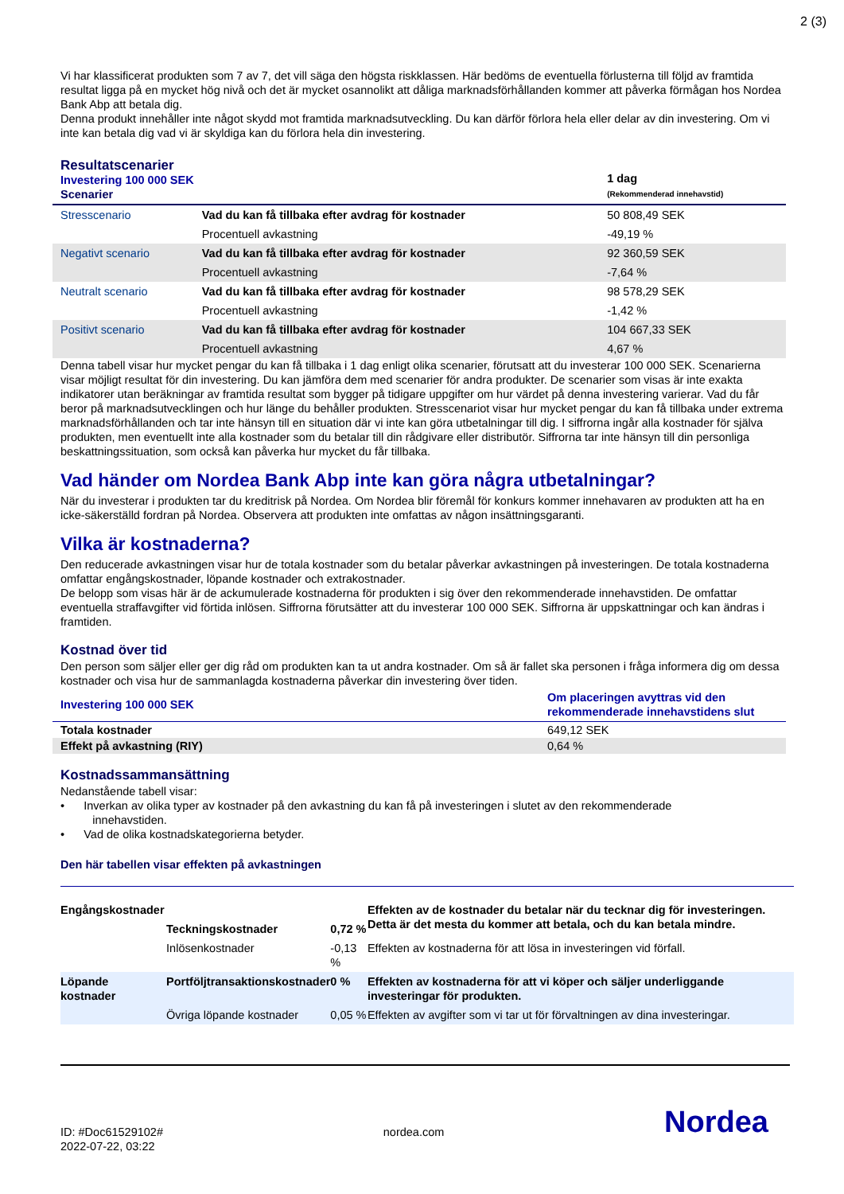2 (3)
Vi har klassificerat produkten som 7 av 7, det vill säga den högsta riskklassen. Här bedöms de eventuella förlusterna till följd av framtida resultat ligga på en mycket hög nivå och det är mycket osannolikt att dåliga marknadsförhållanden kommer att påverka förmågan hos Nordea Bank Abp att betala dig.
Denna produkt innehåller inte något skydd mot framtida marknadsutveckling. Du kan därför förlora hela eller delar av din investering. Om vi inte kan betala dig vad vi är skyldiga kan du förlora hela din investering.
| Resultatscenarier Investering 100 000 SEK Scenarier | | 1 dag (Rekommenderad innehavstid) |
| --- | --- | --- |
| Stresscenario | Vad du kan få tillbaka efter avdrag för kostnader | 50 808,49 SEK |
| | Procentuell avkastning | -49,19 % |
| Negativt scenario | Vad du kan få tillbaka efter avdrag för kostnader | 92 360,59 SEK |
| | Procentuell avkastning | -7,64 % |
| Neutralt scenario | Vad du kan få tillbaka efter avdrag för kostnader | 98 578,29 SEK |
| | Procentuell avkastning | -1,42 % |
| Positivt scenario | Vad du kan få tillbaka efter avdrag för kostnader | 104 667,33 SEK |
| | Procentuell avkastning | 4,67 % |
Denna tabell visar hur mycket pengar du kan få tillbaka i 1 dag enligt olika scenarier, förutsatt att du investerar 100 000 SEK. Scenarierna visar möjligt resultat för din investering. Du kan jämföra dem med scenarier för andra produkter. De scenarier som visas är inte exakta indikatorer utan beräkningar av framtida resultat som bygger på tidigare uppgifter om hur värdet på denna investering varierar. Vad du får beror på marknadsutvecklingen och hur länge du behåller produkten. Stresscenariot visar hur mycket pengar du kan få tillbaka under extrema marknadsförhållanden och tar inte hänsyn till en situation där vi inte kan göra utbetalningar till dig. I siffrorna ingår alla kostnader för själva produkten, men eventuellt inte alla kostnader som du betalar till din rådgivare eller distributör. Siffrorna tar inte hänsyn till din personliga beskattningssituation, som också kan påverka hur mycket du får tillbaka.
Vad händer om Nordea Bank Abp inte kan göra några utbetalningar?
När du investerar i produkten tar du kreditrisk på Nordea. Om Nordea blir föremål för konkurs kommer innehavaren av produkten att ha en icke-säkerställd fordran på Nordea. Observera att produkten inte omfattas av någon insättningsgaranti.
Vilka är kostnaderna?
Den reducerade avkastningen visar hur de totala kostnader som du betalar påverkar avkastningen på investeringen. De totala kostnaderna omfattar engångskostnader, löpande kostnader och extrakostnader.
De belopp som visas här är de ackumulerade kostnaderna för produkten i sig över den rekommenderade innehavstiden. De omfattar eventuella straffavgifter vid förtida inlösen. Siffrorna förutsätter att du investerar 100 000 SEK. Siffrorna är uppskattningar och kan ändras i framtiden.
Kostnad över tid
Den person som säljer eller ger dig råd om produkten kan ta ut andra kostnader. Om så är fallet ska personen i fråga informera dig om dessa kostnader och visa hur de sammanlagda kostnaderna påverkar din investering över tiden.
| Investering 100 000 SEK | Om placeringen avyttras vid den rekommenderade innehavstidens slut |
| --- | --- |
| Totala kostnader | 649,12 SEK |
| Effekt på avkastning (RIY) | 0,64 % |
Kostnadssammansättning
Nedanstående tabell visar:
• Inverkan av olika typer av kostnader på den avkastning du kan få på investeringen i slutet av den rekommenderade
innehavstiden.
• Vad de olika kostnadskategorierna betyder.
Den här tabellen visar effekten på avkastningen
| Engångskostnader | | | Effekten av de kostnader du betalar när du tecknar dig för investeringen. Detta är det mesta du kommer att betala, och du kan betala mindre. |
| | Teckningskostnader | 0,72 % | |
| | Inlösenkostnader | -0,13 % | Effekten av kostnaderna för att lösa in investeringen vid förfall. |
| Löpande kostnader | Portföljtransaktionskostnader | 0 % | Effekten av kostnaderna för att vi köper och säljer underliggande investeringar för produkten. |
| | Övriga löpande kostnader | 0,05 % | Effekten av avgifter som vi tar ut för förvaltningen av dina investeringar. |
ID: #Doc61529102#
2022-07-22, 03:22
nordea.com
Nordea